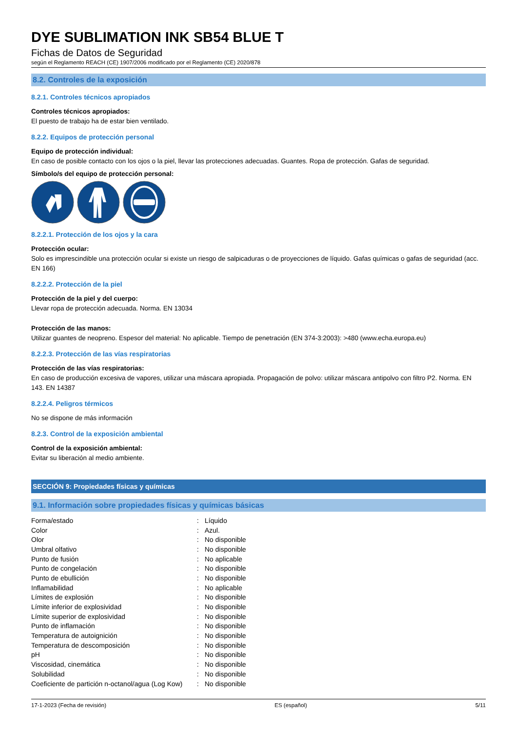DYE SUBLIMATION INK SB54 BLUE T
Fichas de Datos de Seguridad
según el Reglamento REACH (CE) 1907/2006 modificado por el Reglamento (CE) 2020/878
8.2. Controles de la exposición
8.2.1. Controles técnicos apropiados
Controles técnicos apropiados:
El puesto de trabajo ha de estar bien ventilado.
8.2.2. Equipos de protección personal
Equipo de protección individual:
En caso de posible contacto con los ojos o la piel, llevar las protecciones adecuadas. Guantes. Ropa de protección. Gafas de seguridad.
Símbolo/s del equipo de protección personal:
8.2.2.1. Protección de los ojos y la cara
Protección ocular:
Solo es imprescindible una protección ocular si existe un riesgo de salpicaduras o de proyecciones de líquido. Gafas químicas o gafas de seguridad (acc. EN 166)
8.2.2.2. Protección de la piel
Protección de la piel y del cuerpo:
Llevar ropa de protección adecuada. Norma. EN 13034
Protección de las manos:
Utilizar guantes de neopreno. Espesor del material: No aplicable. Tiempo de penetración (EN 374-3:2003): >480 (www.echa.europa.eu)
8.2.2.3. Protección de las vías respiratorias
Protección de las vías respiratorias:
En caso de producción excesiva de vapores, utilizar una máscara apropiada. Propagación de polvo: utilizar máscara antipolvo con filtro P2. Norma. EN 143. EN 14387
8.2.2.4. Peligros térmicos
No se dispone de más información
8.2.3. Control de la exposición ambiental
Control de la exposición ambiental:
Evitar su liberación al medio ambiente.
SECCIÓN 9: Propiedades físicas y químicas
9.1. Información sobre propiedades físicas y químicas básicas
| Forma/estado | : | Líquido |
| Color | : | Azul. |
| Olor | : | No disponible |
| Umbral olfativo | : | No disponible |
| Punto de fusión | : | No aplicable |
| Punto de congelación | : | No disponible |
| Punto de ebullición | : | No disponible |
| Inflamabilidad | : | No aplicable |
| Límites de explosión | : | No disponible |
| Límite inferior de explosividad | : | No disponible |
| Límite superior de explosividad | : | No disponible |
| Punto de inflamación | : | No disponible |
| Temperatura de autoignición | : | No disponible |
| Temperatura de descomposición | : | No disponible |
| pH | : | No disponible |
| Viscosidad, cinemática | : | No disponible |
| Solubilidad | : | No disponible |
| Coeficiente de partición n-octanol/agua (Log Kow) | : | No disponible |
17-1-2023 (Fecha de revisión) ES (español) 5/11